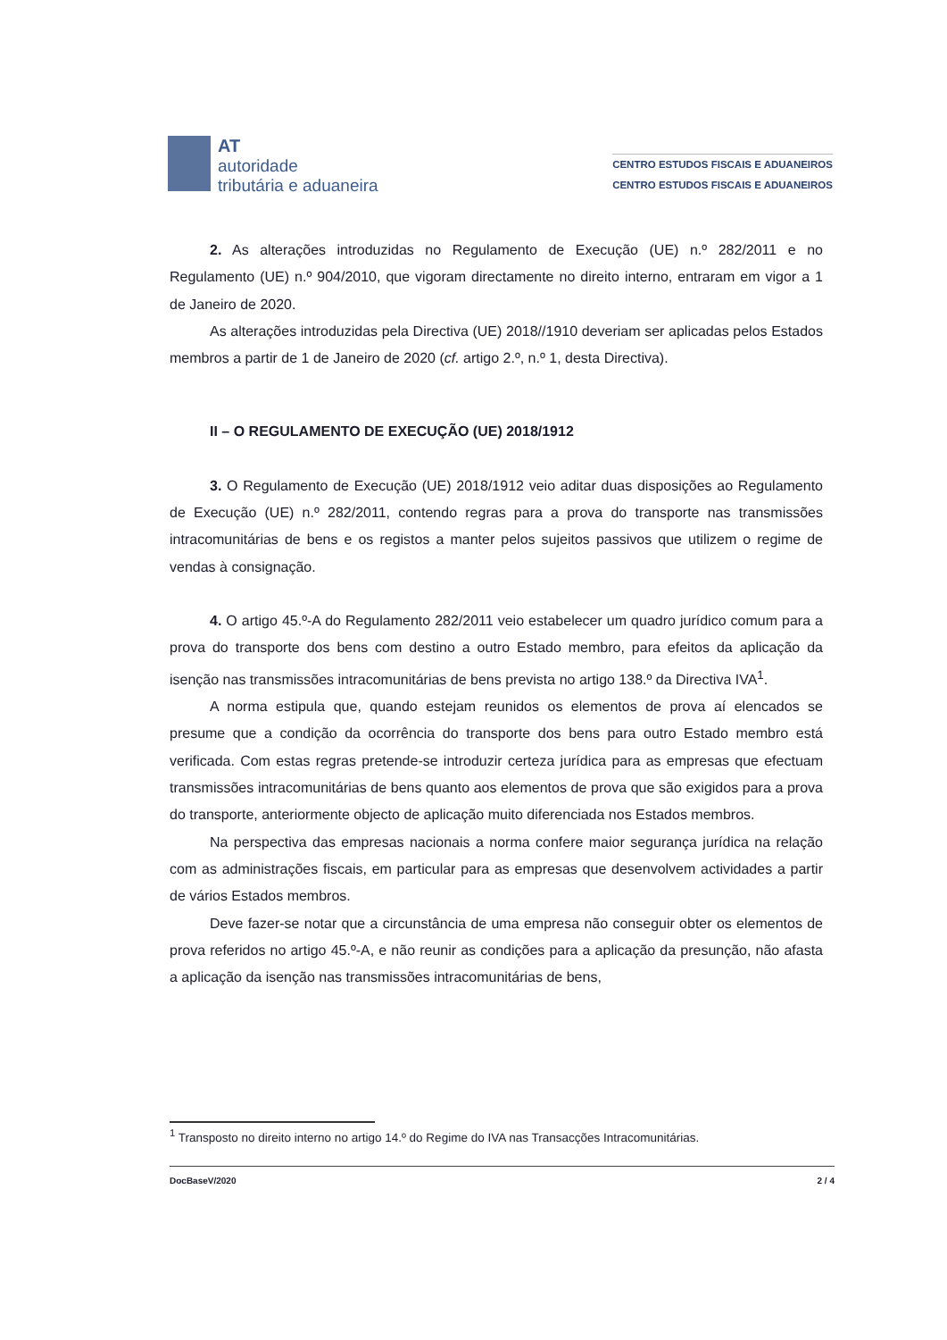AT
autoridade
tributária e aduaneira
CENTRO ESTUDOS FISCAIS E ADUANEIROS
CENTRO ESTUDOS FISCAIS E ADUANEIROS
2. As alterações introduzidas no Regulamento de Execução (UE) n.º 282/2011 e no Regulamento (UE) n.º 904/2010, que vigoram directamente no direito interno, entraram em vigor a 1 de Janeiro de 2020.
As alterações introduzidas pela Directiva (UE) 2018//1910 deveriam ser aplicadas pelos Estados membros a partir de 1 de Janeiro de 2020 (cf. artigo 2.º, n.º 1, desta Directiva).
II – O REGULAMENTO DE EXECUÇÃO (UE) 2018/1912
3. O Regulamento de Execução (UE) 2018/1912 veio aditar duas disposições ao Regulamento de Execução (UE) n.º 282/2011, contendo regras para a prova do transporte nas transmissões intracomunitárias de bens e os registos a manter pelos sujeitos passivos que utilizem o regime de vendas à consignação.
4. O artigo 45.º-A do Regulamento 282/2011 veio estabelecer um quadro jurídico comum para a prova do transporte dos bens com destino a outro Estado membro, para efeitos da aplicação da isenção nas transmissões intracomunitárias de bens prevista no artigo 138.º da Directiva IVA<sup>1</sup>.
A norma estipula que, quando estejam reunidos os elementos de prova aí elencados se presume que a condição da ocorrência do transporte dos bens para outro Estado membro está verificada. Com estas regras pretende-se introduzir certeza jurídica para as empresas que efectuam transmissões intracomunitárias de bens quanto aos elementos de prova que são exigidos para a prova do transporte, anteriormente objecto de aplicação muito diferenciada nos Estados membros.
Na perspectiva das empresas nacionais a norma confere maior segurança jurídica na relação com as administrações fiscais, em particular para as empresas que desenvolvem actividades a partir de vários Estados membros.
Deve fazer-se notar que a circunstância de uma empresa não conseguir obter os elementos de prova referidos no artigo 45.º-A, e não reunir as condições para a aplicação da presunção, não afasta a aplicação da isenção nas transmissões intracomunitárias de bens,
<sup>1</sup> Transposto no direito interno no artigo 14.º do Regime do IVA nas Transacções Intracomunitárias.
DocBaseV/2020 2 / 4